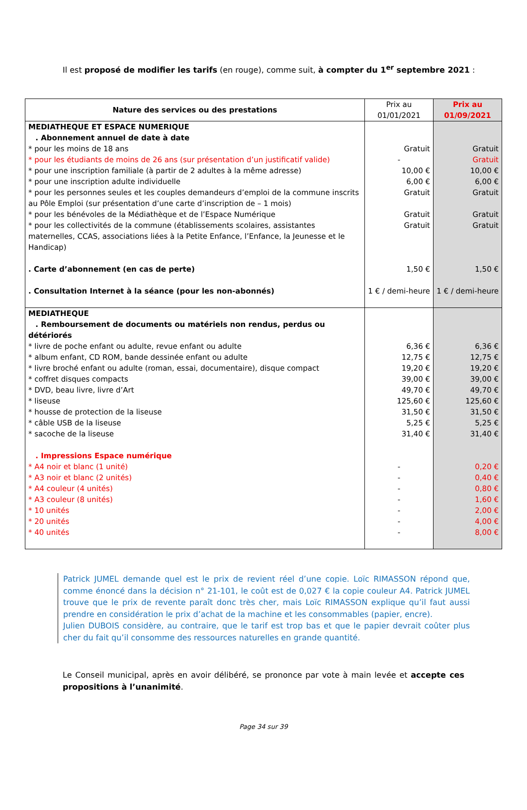Il est proposé de modifier les tarifs (en rouge), comme suit, à compter du 1<sup>er</sup> septembre 2021 :
| Nature des services ou des prestations | Prix au 01/01/2021 | Prix au 01/09/2021 |
| --- | --- | --- |
| MEDIATHEQUE ET ESPACE NUMERIQUE . Abonnement annuel de date à date | | |
| * pour les moins de 18 ans | Gratuit | Gratuit |
| * pour les étudiants de moins de 26 ans (sur présentation d’un justificatif valide) | - | Gratuit |
| * pour une inscription familiale (à partir de 2 adultes à la même adresse) | 10,00 € | 10,00 € |
| * pour une inscription adulte individuelle | 6,00 € | 6,00 € |
| * pour les personnes seules et les couples demandeurs d’emploi de la commune inscrits au Pôle Emploi (sur présentation d’une carte d’inscription de – 1 mois) | Gratuit | Gratuit |
| * pour les bénévoles de la Médiathèque et de l’Espace Numérique | Gratuit | Gratuit |
| * pour les collectivités de la commune (établissements scolaires, assistantes maternelles, CCAS, associations liées à la Petite Enfance, l’Enfance, la Jeunesse et le Handicap) | Gratuit | Gratuit |
| . Carte d’abonnement (en cas de perte) | 1,50 € | 1,50 € |
| . Consultation Internet à la séance (pour les non-abonnés) | 1 € / demi-heure | 1 € / demi-heure |
| MEDIATHEQUE . Remboursement de documents ou matériels non rendus, perdus ou détériorés | | |
| * livre de poche enfant ou adulte, revue enfant ou adulte | 6,36 € | 6,36 € |
| * album enfant, CD ROM, bande dessinée enfant ou adulte | 12,75 € | 12,75 € |
| * livre broché enfant ou adulte (roman, essai, documentaire), disque compact | 19,20 € | 19,20 € |
| * coffret disques compacts | 39,00 € | 39,00 € |
| * DVD, beau livre, livre d’Art | 49,70 € | 49,70 € |
| * liseuse | 125,60 € | 125,60 € |
| * housse de protection de la liseuse | 31,50 € | 31,50 € |
| * câble USB de la liseuse | 5,25 € | 5,25 € |
| * sacoche de la liseuse | 31,40 € | 31,40 € |
| . Impressions Espace numérique | | |
| * A4 noir et blanc (1 unité) | - | 0,20 € |
| * A3 noir et blanc (2 unités) | - | 0,40 € |
| * A4 couleur (4 unités) | - | 0,80 € |
| * A3 couleur (8 unités) | - | 1,60 € |
| * 10 unités | - | 2,00 € |
| * 20 unités | - | 4,00 € |
| * 40 unités | - | 8,00 € |
Patrick JUMEL demande quel est le prix de revient réel d’une copie. Loïc RIMASSON répond que, comme énoncé dans la décision n° 21-101, le coût est de 0,027 € la copie couleur A4. Patrick JUMEL trouve que le prix de revente paraît donc très cher, mais Loïc RIMASSON explique qu’il faut aussi prendre en considération le prix d’achat de la machine et les consommables (papier, encre).
Julien DUBOIS considère, au contraire, que le tarif est trop bas et que le papier devrait coûter plus cher du fait qu’il consomme des ressources naturelles en grande quantité.
Le Conseil municipal, après en avoir délibéré, se prononce par vote à main levée et accepte ces propositions à l’unanimité.
Page 34 sur 39